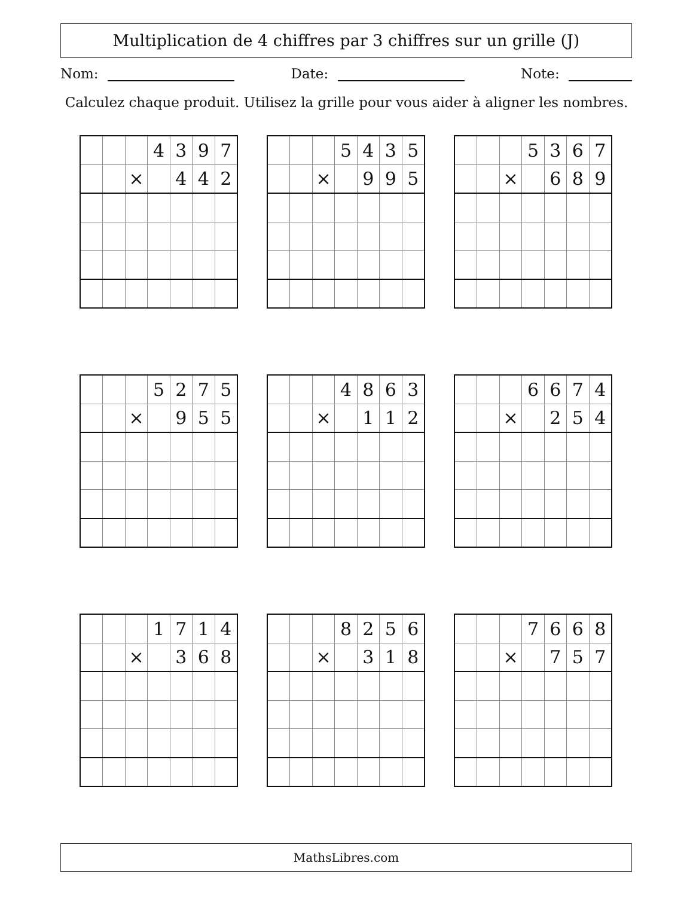Multiplication de 4 chiffres par 3 chiffres sur un grille (J)
Nom: Date: Note:
Calculez chaque produit. Utilisez la grille pour vous aider à aligner les nombres.
| | | | 4 | 3 | 9 | 7 |
| | | × | | 4 | 4 | 2 |
| | | | 5 | 4 | 3 | 5 |
| | | × | | 9 | 9 | 5 |
| | | | 5 | 3 | 6 | 7 |
| | | × | | 6 | 8 | 9 |
| | | | 5 | 2 | 7 | 5 |
| | | × | | 9 | 5 | 5 |
| | | | 4 | 8 | 6 | 3 |
| | | × | | 1 | 1 | 2 |
| | | | 6 | 6 | 7 | 4 |
| | | × | | 2 | 5 | 4 |
| | | | 1 | 7 | 1 | 4 |
| | | × | | 3 | 6 | 8 |
| | | | 8 | 2 | 5 | 6 |
| | | × | | 3 | 1 | 8 |
| | | | 7 | 6 | 6 | 8 |
| | | × | | 7 | 5 | 7 |
MathsLibres.com